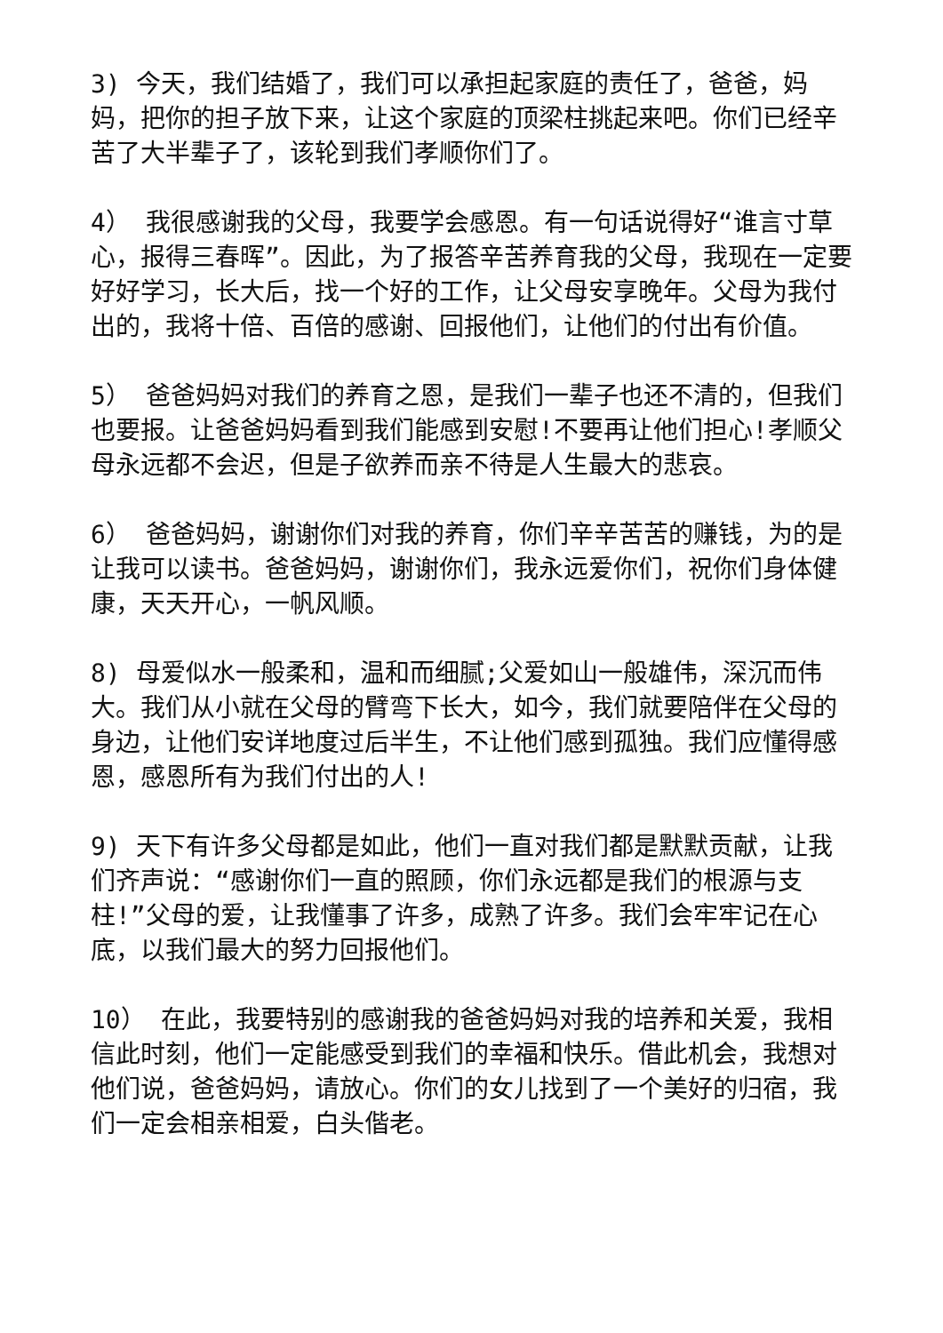3) 今天，我们结婚了，我们可以承担起家庭的责任了，爸爸，妈妈，把你的担子放下来，让这个家庭的顶梁柱挑起来吧。你们已经辛苦了大半辈子了，该轮到我们孝顺你们了。
4） 我很感谢我的父母，我要学会感恩。有一句话说得好“谁言寸草心，报得三春晖”。因此，为了报答辛苦养育我的父母，我现在一定要好好学习，长大后，找一个好的工作，让父母安享晚年。父母为我付出的，我将十倍、百倍的感谢、回报他们，让他们的付出有价值。
5） 爸爸妈妈对我们的养育之恩，是我们一辈子也还不清的，但我们也要报。让爸爸妈妈看到我们能感到安慰!不要再让他们担心!孝顺父母永远都不会迟，但是子欲养而亲不待是人生最大的悲哀。
6） 爸爸妈妈，谢谢你们对我的养育，你们辛辛苦苦的赚钱，为的是让我可以读书。爸爸妈妈，谢谢你们，我永远爱你们，祝你们身体健康，天天开心，一帆风顺。
8) 母爱似水一般柔和，温和而细腻;父爱如山一般雄伟，深沉而伟大。我们从小就在父母的臂弯下长大，如今，我们就要陪伴在父母的身边，让他们安详地度过后半生，不让他们感到孤独。我们应懂得感恩，感恩所有为我们付出的人!
9) 天下有许多父母都是如此，他们一直对我们都是默默贡献，让我们齐声说：“感谢你们一直的照顾，你们永远都是我们的根源与支柱!”父母的爱，让我懂事了许多，成熟了许多。我们会牢牢记在心底，以我们最大的努力回报他们。
10） 在此，我要特别的感谢我的爸爸妈妈对我的培养和关爱，我相信此时刻，他们一定能感受到我们的幸福和快乐。借此机会，我想对他们说，爸爸妈妈，请放心。你们的女儿找到了一个美好的归宿，我们一定会相亲相爱，白头偕老。